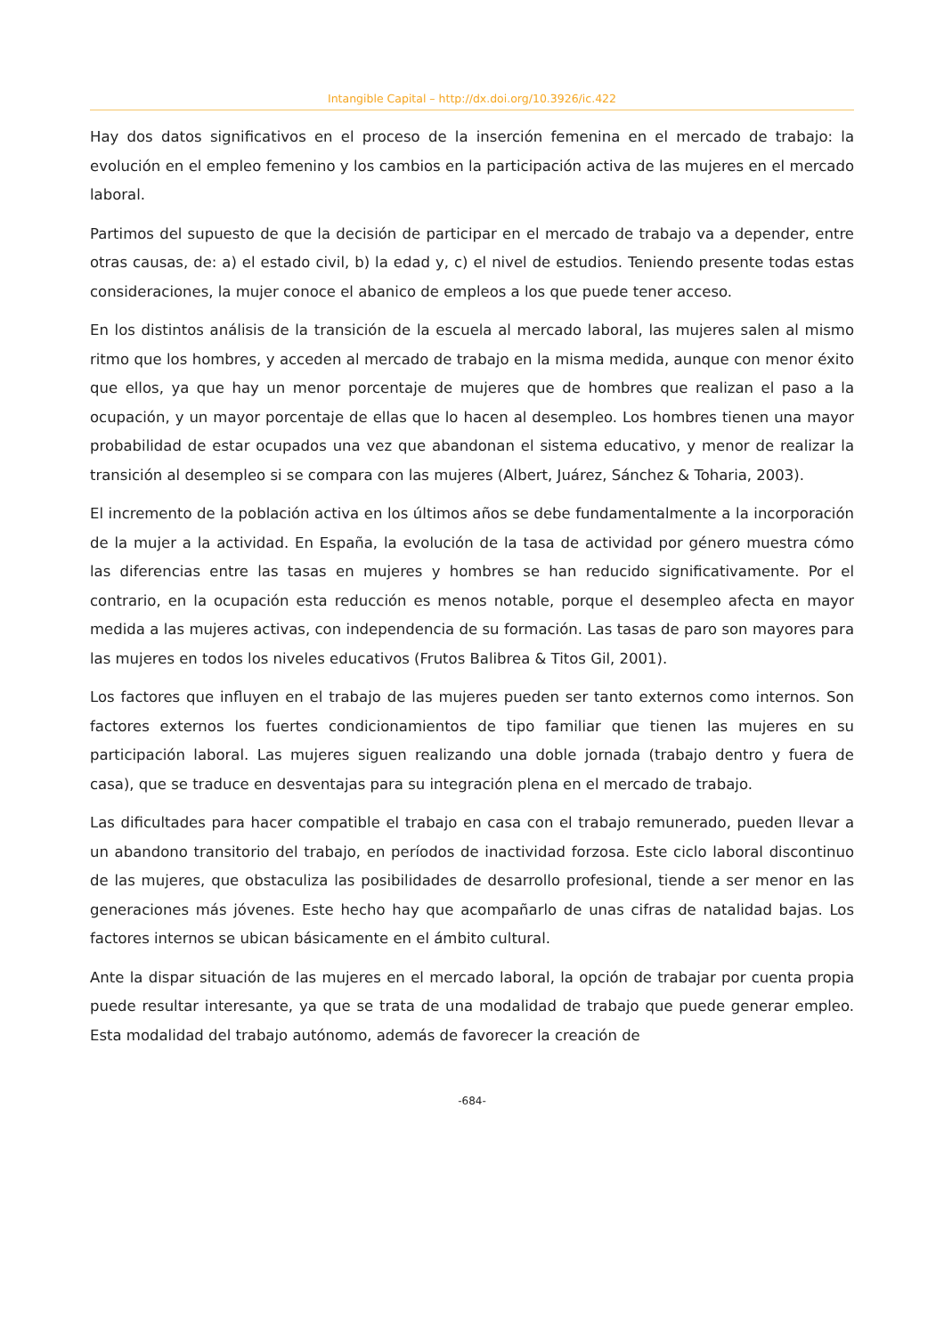Intangible Capital – http://dx.doi.org/10.3926/ic.422
Hay dos datos significativos en el proceso de la inserción femenina en el mercado de trabajo: la evolución en el empleo femenino y los cambios en la participación activa de las mujeres en el mercado laboral.
Partimos del supuesto de que la decisión de participar en el mercado de trabajo va a depender, entre otras causas, de: a) el estado civil, b) la edad y, c) el nivel de estudios. Teniendo presente todas estas consideraciones, la mujer conoce el abanico de empleos a los que puede tener acceso.
En los distintos análisis de la transición de la escuela al mercado laboral, las mujeres salen al mismo ritmo que los hombres, y acceden al mercado de trabajo en la misma medida, aunque con menor éxito que ellos, ya que hay un menor porcentaje de mujeres que de hombres que realizan el paso a la ocupación, y un mayor porcentaje de ellas que lo hacen al desempleo. Los hombres tienen una mayor probabilidad de estar ocupados una vez que abandonan el sistema educativo, y menor de realizar la transición al desempleo si se compara con las mujeres (Albert, Juárez, Sánchez & Toharia, 2003).
El incremento de la población activa en los últimos años se debe fundamentalmente a la incorporación de la mujer a la actividad. En España, la evolución de la tasa de actividad por género muestra cómo las diferencias entre las tasas en mujeres y hombres se han reducido significativamente. Por el contrario, en la ocupación esta reducción es menos notable, porque el desempleo afecta en mayor medida a las mujeres activas, con independencia de su formación. Las tasas de paro son mayores para las mujeres en todos los niveles educativos (Frutos Balibrea & Titos Gil, 2001).
Los factores que influyen en el trabajo de las mujeres pueden ser tanto externos como internos. Son factores externos los fuertes condicionamientos de tipo familiar que tienen las mujeres en su participación laboral. Las mujeres siguen realizando una doble jornada (trabajo dentro y fuera de casa), que se traduce en desventajas para su integración plena en el mercado de trabajo.
Las dificultades para hacer compatible el trabajo en casa con el trabajo remunerado, pueden llevar a un abandono transitorio del trabajo, en períodos de inactividad forzosa. Este ciclo laboral discontinuo de las mujeres, que obstaculiza las posibilidades de desarrollo profesional, tiende a ser menor en las generaciones más jóvenes. Este hecho hay que acompañarlo de unas cifras de natalidad bajas. Los factores internos se ubican básicamente en el ámbito cultural.
Ante la dispar situación de las mujeres en el mercado laboral, la opción de trabajar por cuenta propia puede resultar interesante, ya que se trata de una modalidad de trabajo que puede generar empleo. Esta modalidad del trabajo autónomo, además de favorecer la creación de
-684-